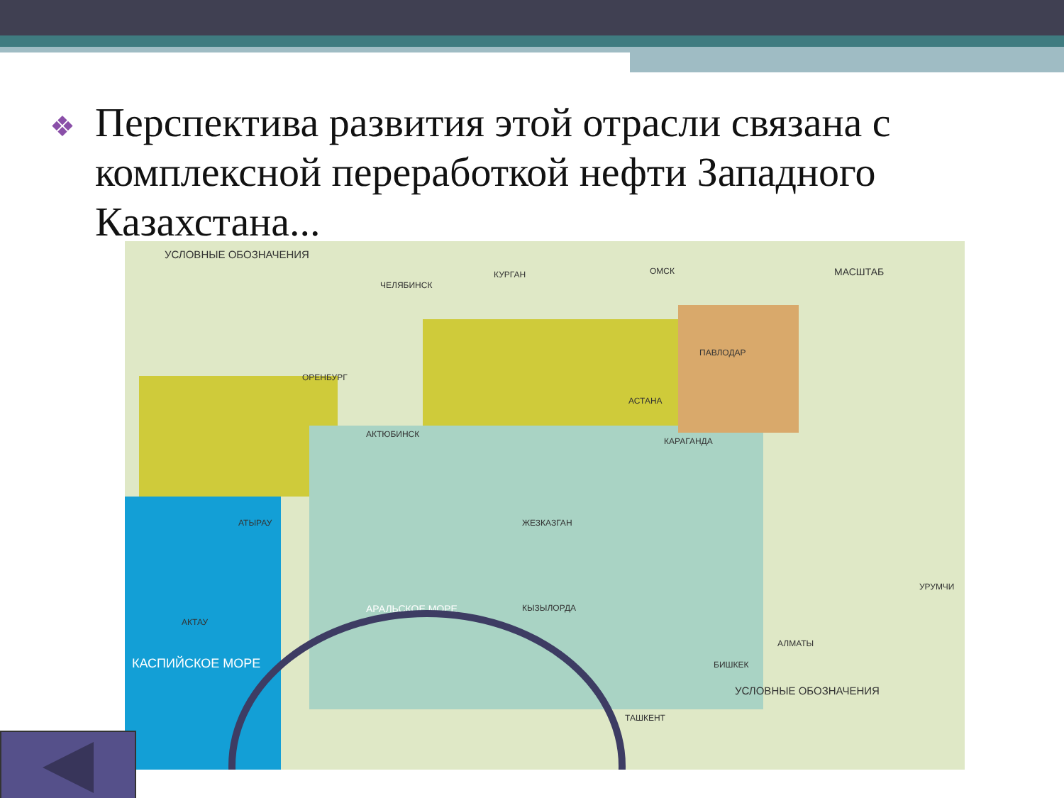❖
Перспектива развития этой отрасли связана с комплексной переработкой нефти Западного Казахстана...
УСЛОВНЫЕ ОБОЗНАЧЕНИЯ
МАСШТАБ
ЧЕЛЯБИНСК
КУРГАН ОМСК
ОРЕНБУРГ
ПАВЛОДАР
АСТАНА
КАРАГАНДА
ЖЕЗКАЗГАН
КЫЗЫЛОРДА
АЛМАТЫ
БИШКЕК
ТАШКЕНТ
УРУМЧИ
АКТЮБИНСК
АТЫРАУ
АКТАУ
КАСПИЙСКОЕ МОРЕ
АРАЛЬСКОЕ МОРЕ
УСЛОВНЫЕ ОБОЗНАЧЕНИЯ